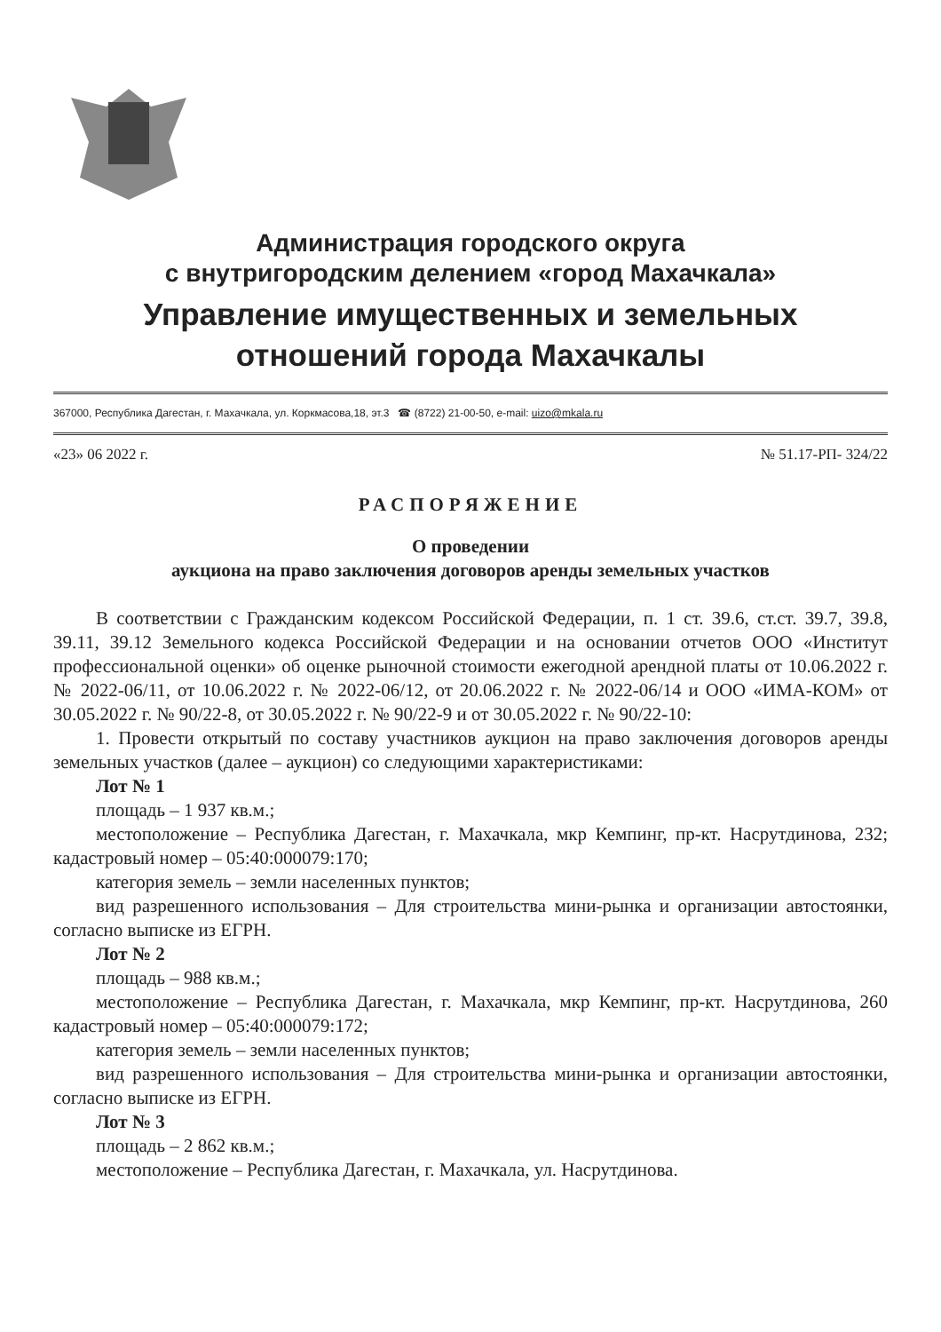Администрация городского округа
с внутригородским делением «город Махачкала»
Управление имущественных и земельных
отношений города Махачкалы
367000, Республика Дагестан, г. Махачкала, ул. Коркмасова,18, эт.3 ☎ (8722) 21-00-50, e-mail: uizo@mkala.ru
«23» 06 2022 г. № 51.17-РП- 324/22
РАСПОРЯЖЕНИЕ
О проведении
аукциона на право заключения договоров аренды земельных участков
В соответствии с Гражданским кодексом Российской Федерации, п. 1 ст. 39.6, ст.ст. 39.7, 39.8, 39.11, 39.12 Земельного кодекса Российской Федерации и на основании отчетов ООО «Институт профессиональной оценки» об оценке рыночной стоимости ежегодной арендной платы от 10.06.2022 г. № 2022-06/11, от 10.06.2022 г. № 2022-06/12, от 20.06.2022 г. № 2022-06/14 и ООО «ИМА-КОМ» от 30.05.2022 г. № 90/22-8, от 30.05.2022 г. № 90/22-9 и от 30.05.2022 г. № 90/22-10:
1. Провести открытый по составу участников аукцион на право заключения договоров аренды земельных участков (далее – аукцион) со следующими характеристиками:
Лот № 1
площадь – 1 937 кв.м.;
местоположение – Республика Дагестан, г. Махачкала, мкр Кемпинг, пр-кт. Насрутдинова, 232; кадастровый номер – 05:40:000079:170;
категория земель – земли населенных пунктов;
вид разрешенного использования – Для строительства мини-рынка и организации автостоянки, согласно выписке из ЕГРН.
Лот № 2
площадь – 988 кв.м.;
местоположение – Республика Дагестан, г. Махачкала, мкр Кемпинг, пр-кт. Насрутдинова, 260 кадастровый номер – 05:40:000079:172;
категория земель – земли населенных пунктов;
вид разрешенного использования – Для строительства мини-рынка и организации автостоянки, согласно выписке из ЕГРН.
Лот № 3
площадь – 2 862 кв.м.;
местоположение – Республика Дагестан, г. Махачкала, ул. Насрутдинова.